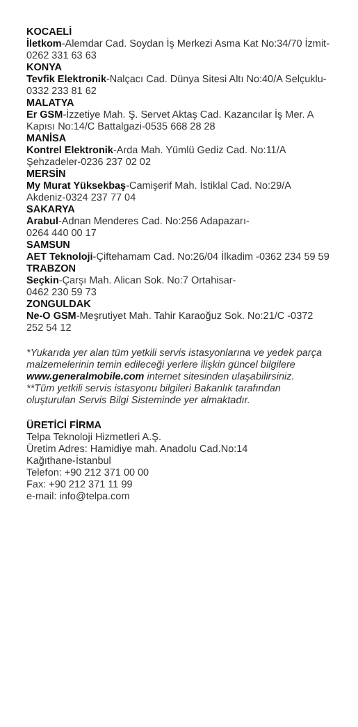KOCAELİ
İletkom-Alemdar Cad. Soydan İş Merkezi Asma Kat No:34/70 İzmit-0262 331 63 63
KONYA
Tevfik Elektronik-Nalçacı Cad. Dünya Sitesi Altı No:40/A Selçuklu-0332 233 81 62
MALATYA
Er GSM-İzzetiye Mah. Ş. Servet Aktaş Cad. Kazancılar İş Mer. A Kapısı No:14/C Battalgazi-0535 668 28 28
MANİSA
Kontrel Elektronik-Arda Mah. Yümlü Gediz Cad. No:11/A Şehzadeler-0236 237 02 02
MERSİN
My Murat Yüksekbaş-Camişerif Mah. İstiklal Cad. No:29/A Akdeniz-0324 237 77 04
SAKARYA
Arabul-Adnan Menderes Cad. No:256 Adapazarı-
0264 440 00 17
SAMSUN
AET Teknoloji-Çiftehamam Cad. No:26/04 İlkadim -0362 234 59 59
TRABZON
Seçkin-Çarşı Mah. Alican Sok. No:7 Ortahisar-
0462 230 59 73
ZONGULDAK
Ne-O GSM-Meşrutiyet Mah. Tahir Karaoğuz Sok. No:21/C -0372 252 54 12
*Yukarıda yer alan tüm yetkili servis istasyonlarına ve yedek parça malzemelerinin temin edileceği yerlere ilişkin güncel bilgilere www.generalmobile.com internet sitesinden ulaşabilirsiniz.
**Tüm yetkili servis istasyonu bilgileri Bakanlık tarafından oluşturulan Servis Bilgi Sisteminde yer almaktadır.
ÜRETİCİ FİRMA
Telpa Teknoloji Hizmetleri A.Ş.
Üretim Adres: Hamidiye mah. Anadolu Cad.No:14
Kağıthane-İstanbul
Telefon: +90 212 371 00 00
Fax: +90 212 371 11 99
e-mail: info@telpa.com